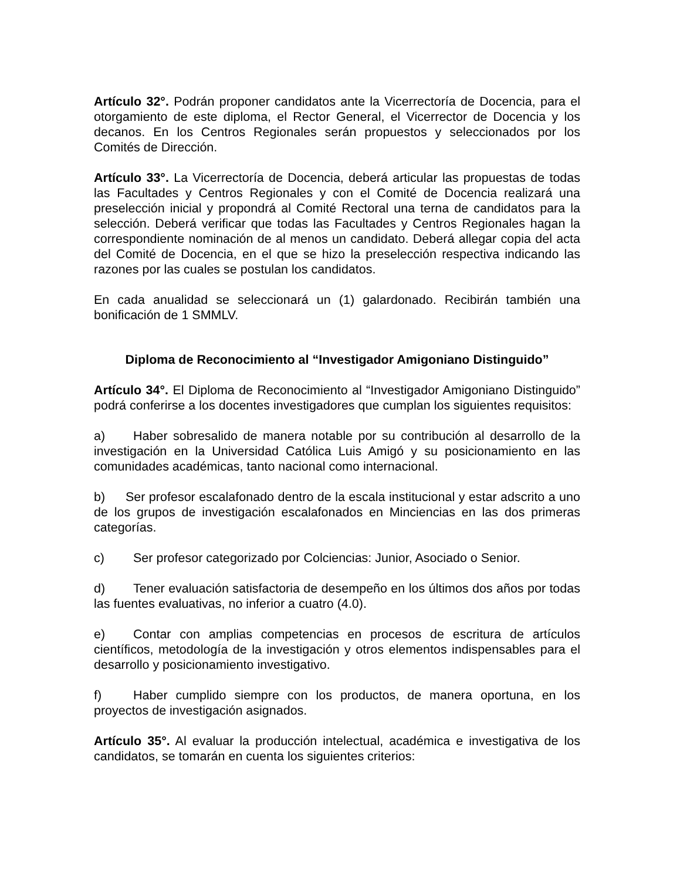Artículo 32°. Podrán proponer candidatos ante la Vicerrectoría de Docencia, para el otorgamiento de este diploma, el Rector General, el Vicerrector de Docencia y los decanos. En los Centros Regionales serán propuestos y seleccionados por los Comités de Dirección.
Artículo 33°. La Vicerrectoría de Docencia, deberá articular las propuestas de todas las Facultades y Centros Regionales y con el Comité de Docencia realizará una preselección inicial y propondrá al Comité Rectoral una terna de candidatos para la selección. Deberá verificar que todas las Facultades y Centros Regionales hagan la correspondiente nominación de al menos un candidato. Deberá allegar copia del acta del Comité de Docencia, en el que se hizo la preselección respectiva indicando las razones por las cuales se postulan los candidatos.
En cada anualidad se seleccionará un (1) galardonado. Recibirán también una bonificación de 1 SMMLV.
Diploma de Reconocimiento al “Investigador Amigoniano Distinguido”
Artículo 34°. El Diploma de Reconocimiento al “Investigador Amigoniano Distinguido” podrá conferirse a los docentes investigadores que cumplan los siguientes requisitos:
a) Haber sobresalido de manera notable por su contribución al desarrollo de la investigación en la Universidad Católica Luis Amigó y su posicionamiento en las comunidades académicas, tanto nacional como internacional.
b) Ser profesor escalafonado dentro de la escala institucional y estar adscrito a uno de los grupos de investigación escalafonados en Minciencias en las dos primeras categorías.
c) Ser profesor categorizado por Colciencias: Junior, Asociado o Senior.
d) Tener evaluación satisfactoria de desempeño en los últimos dos años por todas las fuentes evaluativas, no inferior a cuatro (4.0).
e) Contar con amplias competencias en procesos de escritura de artículos científicos, metodología de la investigación y otros elementos indispensables para el desarrollo y posicionamiento investigativo.
f) Haber cumplido siempre con los productos, de manera oportuna, en los proyectos de investigación asignados.
Artículo 35°. Al evaluar la producción intelectual, académica e investigativa de los candidatos, se tomarán en cuenta los siguientes criterios: